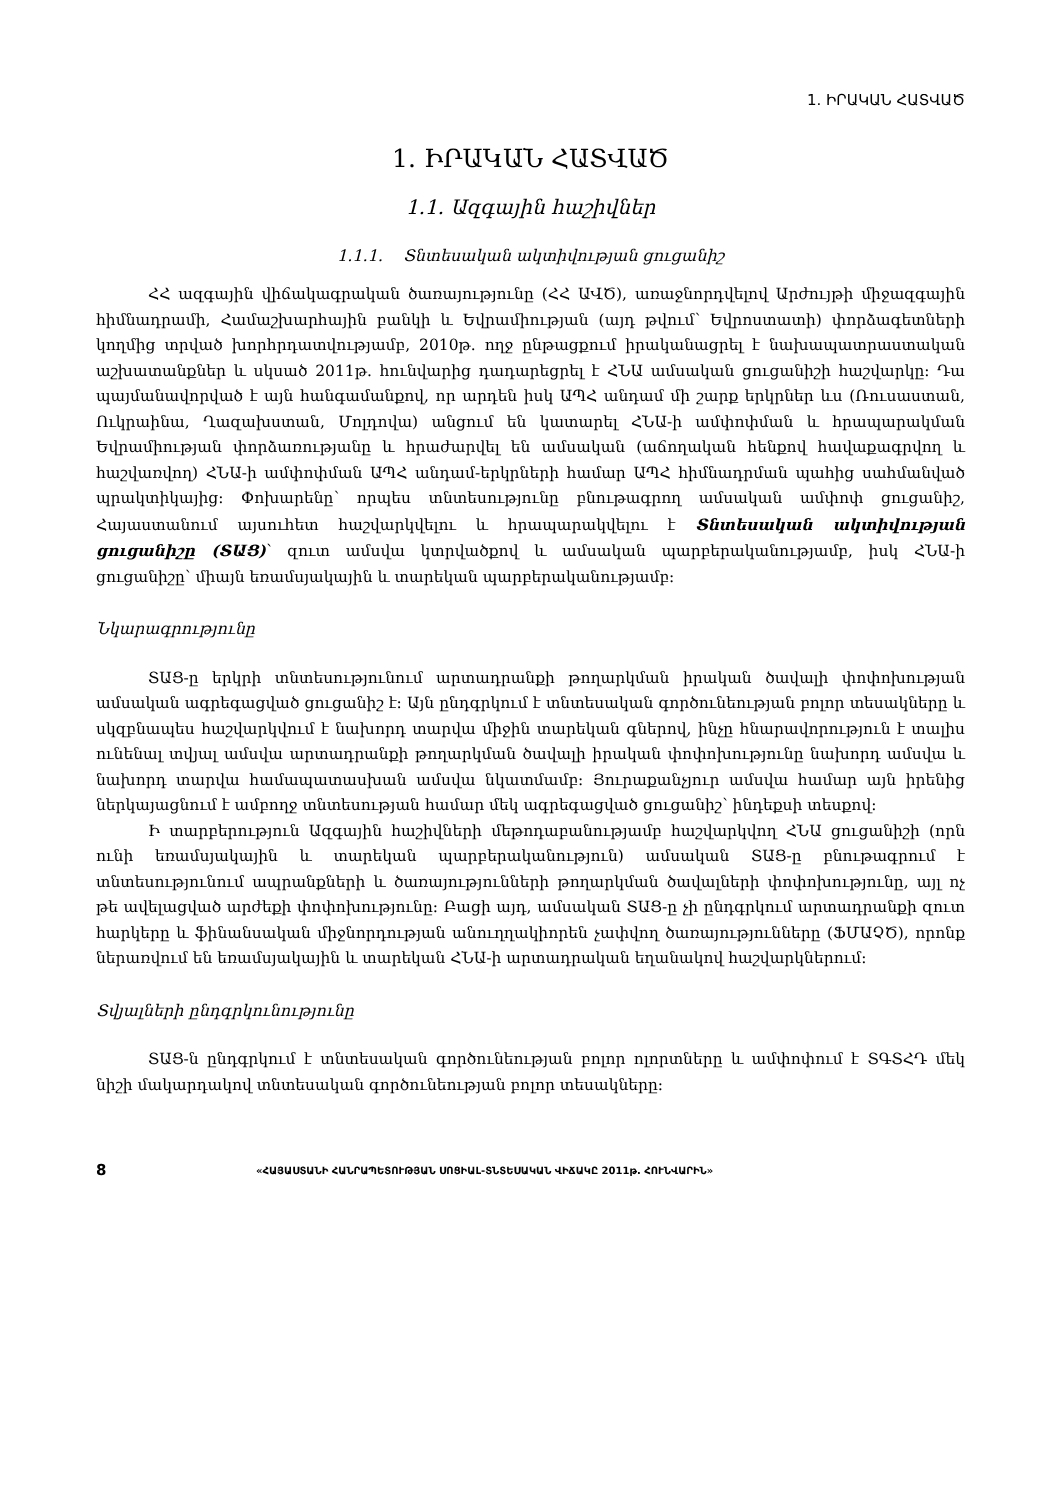1. ԻՐԱԿԱՆ ՀԱՏՎԱԾ
1. ԻՐԱԿԱՆ ՀԱՏՎԱԾ
1.1. Ազգային հաշիվներ
1.1.1. Տնտեսական ակտիվության ցուցանիշ
ՀՀ ազգային վիճակագրական ծառայությունը (ՀՀ ԱՎԾ), առաջնորդվելով Արժույթի միջազգային հիմնադրամի, Համաշխարհային բանկի և Եվրամիության (այդ թվում՝ Եվրոստատի) փորձագետների կողմից տրված խորհրդատվությամբ, 2010թ. ողջ ընթացքում իրականացրել է նախապատրաստական աշխատանքներ և սկսած 2011թ. հունվարից դադարեցրել է ՀՆԱ ամսական ցուցանիշի հաշվարկը: Դա պայմանավորված է այն հանգամանքով, որ արդեն իսկ ԱՊՀ անդամ մի շարք երկրներ ևս (Ռուսաստան, Ուկրաինա, Ղազախստան, Մոլդովա) անցում են կատարել ՀՆԱ-ի ամփոփման և հրապարակման Եվրամիության փորձառությանը և հրաժարվել են ամսական (աճողական հենքով հավաքագրվող և հաշվառվող) ՀՆԱ-ի ամփոփման ԱՊՀ անդամ-երկրների համար ԱՊՀ հիմնադրման պահից սահմանված պրակտիկայից: Փոխարենը՝ որպես տնտեսությունը բնութագրող ամսական ամփոփ ցուցանիշ, Հայաստանում այսուհետ հաշվարկվելու և հրապարակվելու է Տնտեսական ակտիվության ցուցանիշը (ՏԱՑ)՝ զուտ ամսվա կտրվածքով և ամսական պարբերականությամբ, իսկ ՀՆԱ-ի ցուցանիշը՝ միայն եռամսյակային և տարեկան պարբերականությամբ:
Նկարագրությունը
ՏԱՑ-ը երկրի տնտեսությունում արտադրանքի թողարկման իրական ծավալի փոփոխության ամսական ագրեգացված ցուցանիշ է: Այն ընդգրկում է տնտեսական գործունեության բոլոր տեսակները և սկզբնապես հաշվարկվում է նախորդ տարվա միջին տարեկան գներով, ինչը հնարավորություն է տալիս ունենալ տվյալ ամսվա արտադրանքի թողարկման ծավալի իրական փոփոխությունը նախորդ ամսվա և նախորդ տարվա համապատասխան ամսվա նկատմամբ: Յուրաքանչյուր ամսվա համար այն իրենից ներկայացնում է ամբողջ տնտեսության համար մեկ ագրեգացված ցուցանիշ՝ ինդեքսի տեսքով:
Ի տարբերություն Ազգային հաշիվների մեթոդաբանությամբ հաշվարկվող ՀՆԱ ցուցանիշի (որն ունի եռամսյակային և տարեկան պարբերականություն) ամսական ՏԱՑ-ը բնութագրում է տնտեսությունում ապրանքների և ծառայությունների թողարկման ծավալների փոփոխությունը, այլ ոչ թե ավելացված արժեքի փոփոխությունը: Բացի այդ, ամսական ՏԱՑ-ը չի ընդգրկում արտադրանքի զուտ հարկերը և ֆինանսական միջնորդության անուղղակիորեն չափվող ծառայությունները (ՖՄԱՉԾ), որոնք ներառվում են եռամսյակային և տարեկան ՀՆԱ-ի արտադրական եղանակով հաշվարկներում:
Տվյալների ընդգրկունությունը
ՏԱՑ-ն ընդգրկում է տնտեսական գործունեության բոլոր ոլորտները և ամփոփում է ՏԳՏՀԴ մեկ նիշի մակարդակով տնտեսական գործունեության բոլոր տեսակները:
8 «ՀԱՅԱՍՏԱՆԻ ՀԱՆՐԱՊԵՏՈՒԹՅԱՆ ՍՈՑԻԱԼ-ՏՆՏԵՍԱԿԱՆ ՎԻՃԱԿԸ 2011թ. ՀՈՒՆՎԱՐԻՆ»